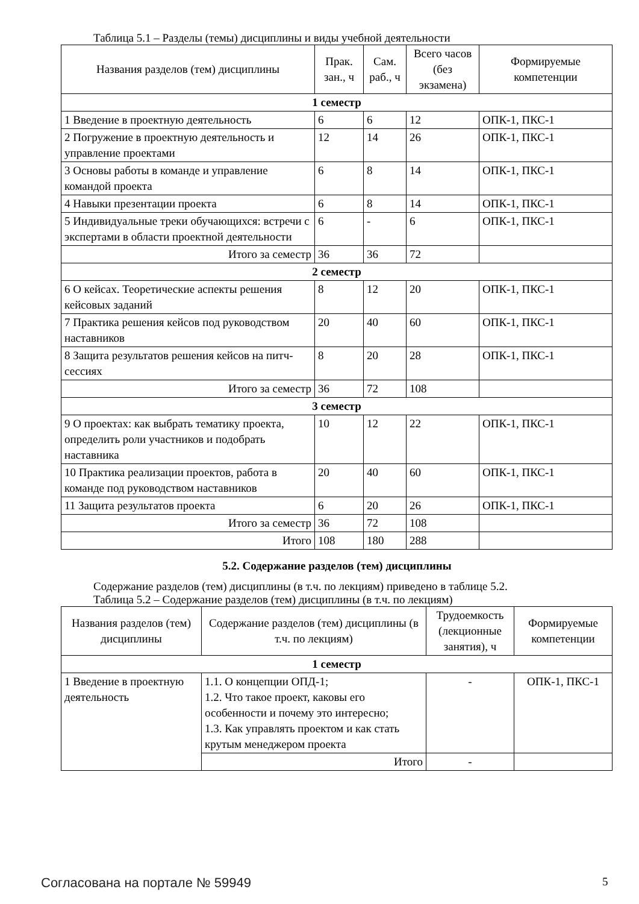Таблица 5.1 – Разделы (темы) дисциплины и виды учебной деятельности
| Названия разделов (тем) дисциплины | Прак. зан., ч | Сам. раб., ч | Всего часов (без экзамена) | Формируемые компетенции |
| --- | --- | --- | --- | --- |
| 1 семестр | | | | |
| 1 Введение в проектную деятельность | 6 | 6 | 12 | ОПК-1, ПКС-1 |
| 2 Погружение в проектную деятельность и управление проектами | 12 | 14 | 26 | ОПК-1, ПКС-1 |
| 3 Основы работы в команде и управление командой проекта | 6 | 8 | 14 | ОПК-1, ПКС-1 |
| 4 Навыки презентации проекта | 6 | 8 | 14 | ОПК-1, ПКС-1 |
| 5 Индивидуальные треки обучающихся: встречи с экспертами в области проектной деятельности | 6 | - | 6 | ОПК-1, ПКС-1 |
| Итого за семестр | 36 | 36 | 72 | |
| 2 семестр | | | | |
| 6 О кейсах. Теоретические аспекты решения кейсовых заданий | 8 | 12 | 20 | ОПК-1, ПКС-1 |
| 7 Практика решения кейсов под руководством наставников | 20 | 40 | 60 | ОПК-1, ПКС-1 |
| 8 Защита результатов решения кейсов на питч-сессиях | 8 | 20 | 28 | ОПК-1, ПКС-1 |
| Итого за семестр | 36 | 72 | 108 | |
| 3 семестр | | | | |
| 9 О проектах: как выбрать тематику проекта, определить роли участников и подобрать наставника | 10 | 12 | 22 | ОПК-1, ПКС-1 |
| 10 Практика реализации проектов, работа в команде под руководством наставников | 20 | 40 | 60 | ОПК-1, ПКС-1 |
| 11 Защита результатов проекта | 6 | 20 | 26 | ОПК-1, ПКС-1 |
| Итого за семестр | 36 | 72 | 108 | |
| Итого | 108 | 180 | 288 | |
5.2. Содержание разделов (тем) дисциплины
Содержание разделов (тем) дисциплины (в т.ч. по лекциям) приведено в таблице 5.2.
Таблица 5.2 – Содержание разделов (тем) дисциплины (в т.ч. по лекциям)
| Названия разделов (тем) дисциплины | Содержание разделов (тем) дисциплины (в т.ч. по лекциям) | Трудоемкость (лекционные занятия), ч | Формируемые компетенции |
| --- | --- | --- | --- |
| 1 семестр | | | |
| 1 Введение в проектную деятельность | 1.1. О концепции ОПД-1; 1.2. Что такое проект, каковы его особенности и почему это интересно; 1.3. Как управлять проектом и как стать крутым менеджером проекта | - | ОПК-1, ПКС-1 |
| | Итого | - | |
Согласована на портале № 59949 5